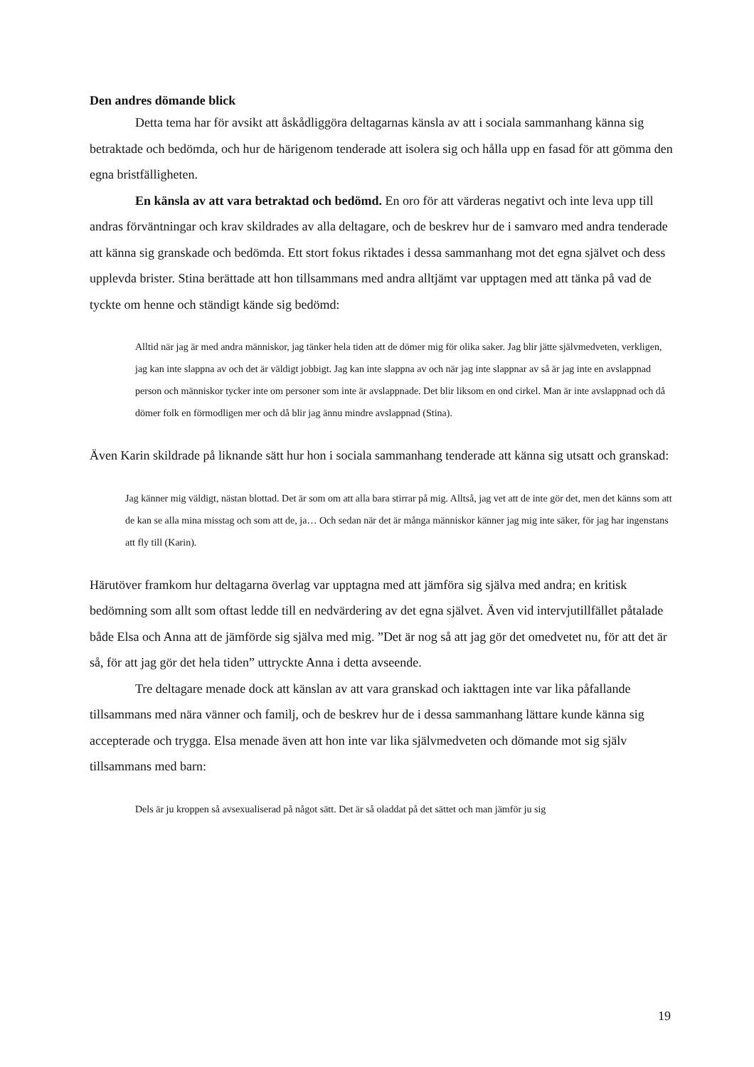Den andres dömande blick
Detta tema har för avsikt att åskådliggöra deltagarnas känsla av att i sociala sammanhang känna sig betraktade och bedömda, och hur de härigenom tenderade att isolera sig och hålla upp en fasad för att gömma den egna bristfälligheten.
En känsla av att vara betraktad och bedömd. En oro för att värderas negativt och inte leva upp till andras förväntningar och krav skildrades av alla deltagare, och de beskrev hur de i samvaro med andra tenderade att känna sig granskade och bedömda. Ett stort fokus riktades i dessa sammanhang mot det egna självet och dess upplevda brister. Stina berättade att hon tillsammans med andra alltjämt var upptagen med att tänka på vad de tyckte om henne och ständigt kände sig bedömd:
Alltid när jag är med andra människor, jag tänker hela tiden att de dömer mig för olika saker. Jag blir jätte självmedveten, verkligen, jag kan inte slappna av och det är väldigt jobbigt. Jag kan inte slappna av och när jag inte slappnar av så är jag inte en avslappnad person och människor tycker inte om personer som inte är avslappnade. Det blir liksom en ond cirkel. Man är inte avslappnad och då dömer folk en förmodligen mer och då blir jag ännu mindre avslappnad (Stina).
Även Karin skildrade på liknande sätt hur hon i sociala sammanhang tenderade att känna sig utsatt och granskad:
Jag känner mig väldigt, nästan blottad. Det är som om att alla bara stirrar på mig. Alltså, jag vet att de inte gör det, men det känns som att de kan se alla mina misstag och som att de, ja… Och sedan när det är många människor känner jag mig inte säker, för jag har ingenstans att fly till (Karin).
Härutöver framkom hur deltagarna överlag var upptagna med att jämföra sig själva med andra; en kritisk bedömning som allt som oftast ledde till en nedvärdering av det egna självet. Även vid intervjutillfället påtalade både Elsa och Anna att de jämförde sig själva med mig. ”Det är nog så att jag gör det omedvetet nu, för att det är så, för att jag gör det hela tiden” uttryckte Anna i detta avseende.
Tre deltagare menade dock att känslan av att vara granskad och iakttagen inte var lika påfallande tillsammans med nära vänner och familj, och de beskrev hur de i dessa sammanhang lättare kunde känna sig accepterade och trygga. Elsa menade även att hon inte var lika självmedveten och dömande mot sig själv tillsammans med barn:
Dels är ju kroppen så avsexualiserad på något sätt. Det är så oladdat på det sättet och man jämför ju sig
19